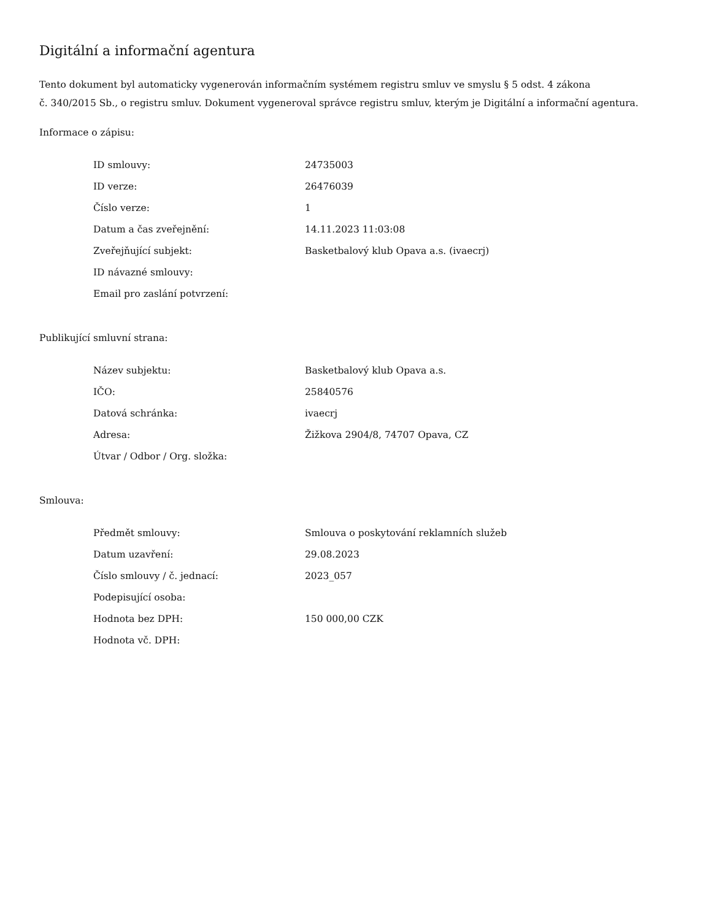Digitální a informační agentura
Tento dokument byl automaticky vygenerován informačním systémem registru smluv ve smyslu § 5 odst. 4 zákona
č. 340/2015 Sb., o registru smluv. Dokument vygeneroval správce registru smluv, kterým je Digitální a informační agentura.
Informace o zápisu:
| ID smlouvy: | 24735003 |
| ID verze: | 26476039 |
| Číslo verze: | 1 |
| Datum a čas zveřejnění: | 14.11.2023 11:03:08 |
| Zveřejňující subjekt: | Basketbalový klub Opava a.s. (ivaecrj) |
| ID návazné smlouvy: | |
| Email pro zaslání potvrzení: | |
Publikující smluvní strana:
| Název subjektu: | Basketbalový klub Opava a.s. |
| IČO: | 25840576 |
| Datová schránka: | ivaecrj |
| Adresa: | Žižkova 2904/8, 74707 Opava, CZ |
| Útvar / Odbor / Org. složka: | |
Smlouva:
| Předmět smlouvy: | Smlouva o poskytování reklamních služeb |
| Datum uzavření: | 29.08.2023 |
| Číslo smlouvy / č. jednací: | 2023_057 |
| Podepisující osoba: | |
| Hodnota bez DPH: | 150 000,00 CZK |
| Hodnota vč. DPH: | |